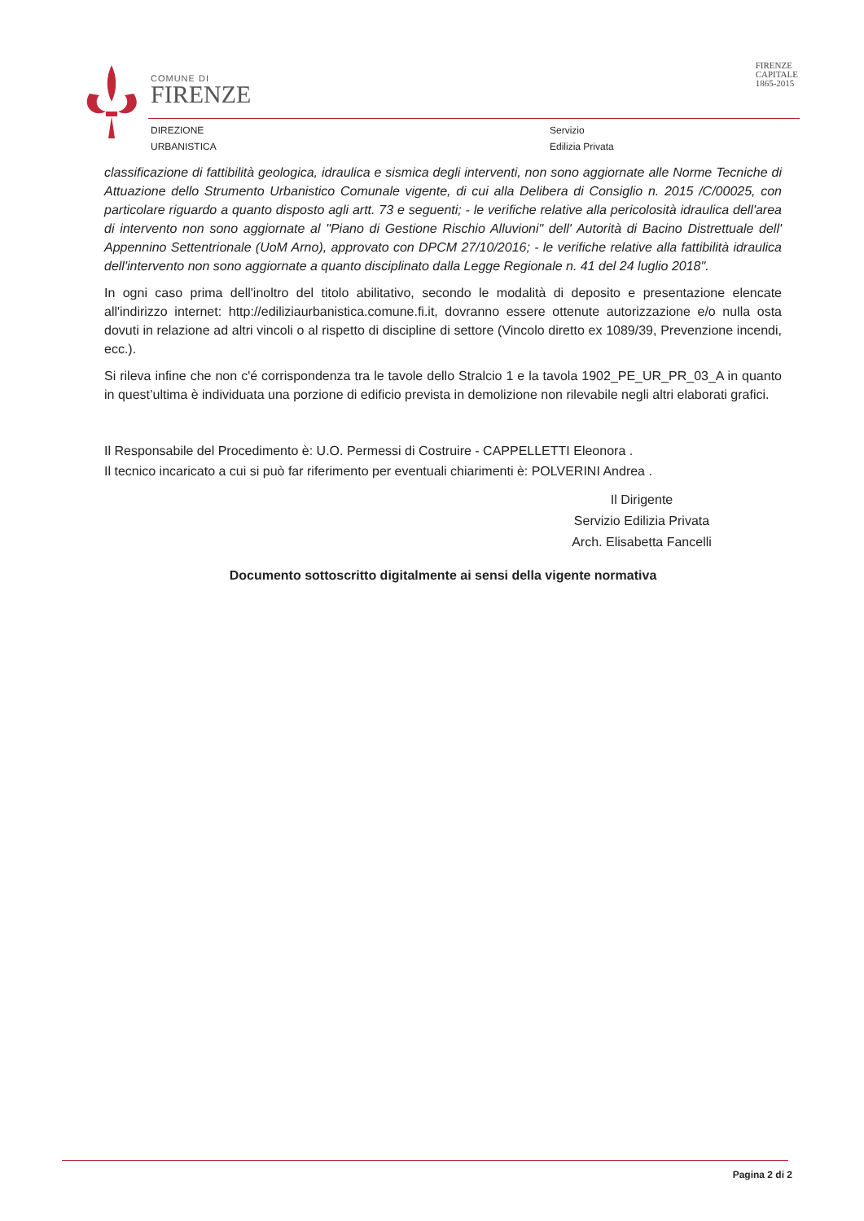COMUNE DI
FIRENZE
DIREZIONE
URBANISTICA
Servizio
Edilizia Privata
FIRENZE
CAPITALE
1865-2015
classificazione di fattibilità geologica, idraulica e sismica degli interventi, non sono aggiornate alle Norme Tecniche di Attuazione dello Strumento Urbanistico Comunale vigente, di cui alla Delibera di Consiglio n. 2015 /C/00025, con particolare riguardo a quanto disposto agli artt. 73 e seguenti; - le verifiche relative alla pericolosità idraulica dell'area di intervento non sono aggiornate al "Piano di Gestione Rischio Alluvioni" dell' Autorità di Bacino Distrettuale dell' Appennino Settentrionale (UoM Arno), approvato con DPCM 27/10/2016; - le verifiche relative alla fattibilità idraulica dell'intervento non sono aggiornate a quanto disciplinato dalla Legge Regionale n. 41 del 24 luglio 2018".
In ogni caso prima dell'inoltro del titolo abilitativo, secondo le modalità di deposito e presentazione elencate all'indirizzo internet: http://ediliziaurbanistica.comune.fi.it, dovranno essere ottenute autorizzazione e/o nulla osta dovuti in relazione ad altri vincoli o al rispetto di discipline di settore (Vincolo diretto ex 1089/39, Prevenzione incendi, ecc.).
Si rileva infine che non c'é corrispondenza tra le tavole dello Stralcio 1 e la tavola 1902_PE_UR_PR_03_A in quanto in quest’ultima è individuata una porzione di edificio prevista in demolizione non rilevabile negli altri elaborati grafici.
Il Responsabile del Procedimento è: U.O. Permessi di Costruire - CAPPELLETTI Eleonora .
Il tecnico incaricato a cui si può far riferimento per eventuali chiarimenti è: POLVERINI Andrea .
Il Dirigente
Servizio Edilizia Privata
Arch. Elisabetta Fancelli
Documento sottoscritto digitalmente ai sensi della vigente normativa
Pagina 2 di 2